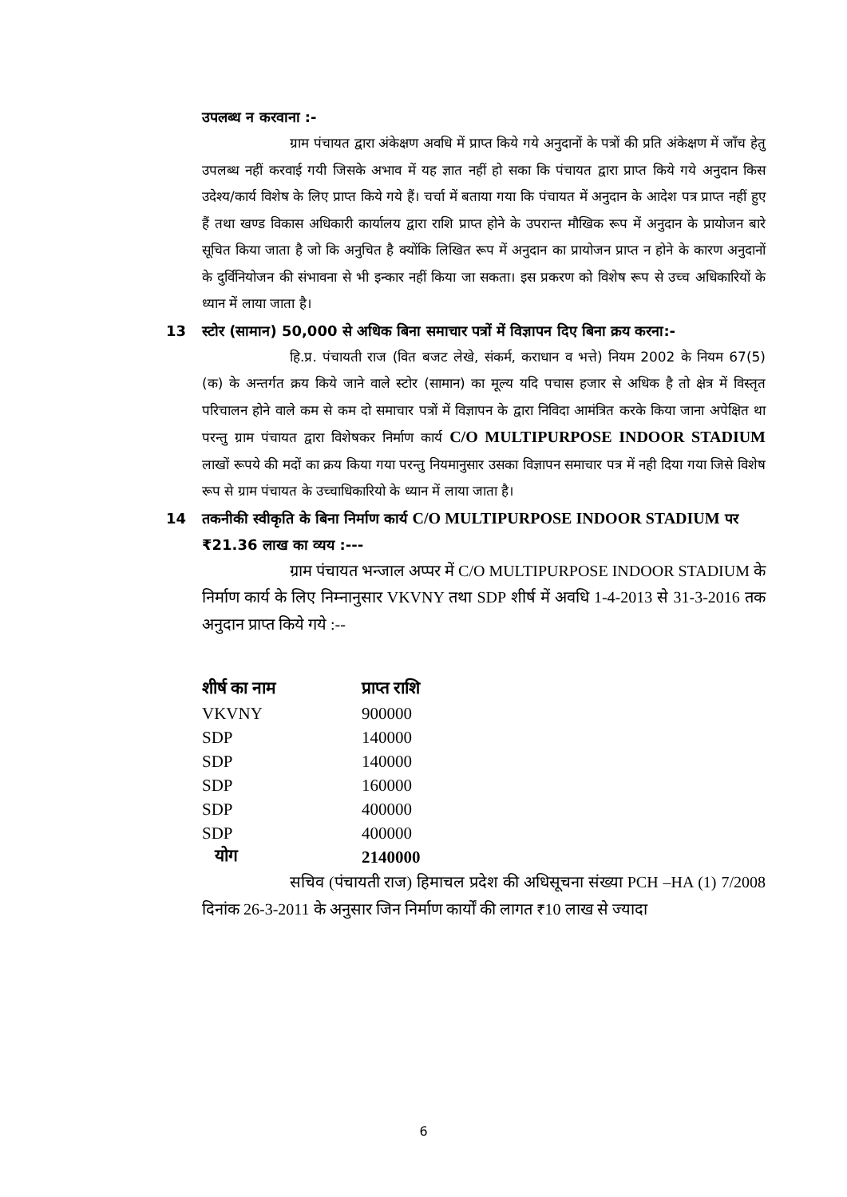उपलब्ध न करवाना :-
ग्राम पंचायत द्वारा अंकेक्षण अवधि में प्राप्त किये गये अनुदानों के पत्रों की प्रति अंकेक्षण में जाँच हेतु उपलब्ध नहीं करवाई गयी जिसके अभाव में यह ज्ञात नहीं हो सका कि पंचायत द्वारा प्राप्त किये गये अनुदान किस उदेश्य/कार्य विशेष के लिए प्राप्त किये गये हैं। चर्चा में बताया गया कि पंचायत में अनुदान के आदेश पत्र प्राप्त नहीं हुए हैं तथा खण्ड विकास अधिकारी कार्यालय द्वारा राशि प्राप्त होने के उपरान्त मौखिक रूप में अनुदान के प्रायोजन बारे सूचित किया जाता है जो कि अनुचित है क्योंकि लिखित रूप में अनुदान का प्रायोजन प्राप्त न होने के कारण अनुदानों के दुर्विनियोजन की संभावना से भी इन्कार नहीं किया जा सकता। इस प्रकरण को विशेष रूप से उच्च अधिकारियों के ध्यान में लाया जाता है।
13 स्टोर (सामान) 50,000 से अधिक बिना समाचार पत्रों में विज्ञापन दिए बिना क्रय करना:-
हि.प्र. पंचायती राज (वित बजट लेखे, संकर्म, कराधान व भत्ते) नियम 2002 के नियम 67(5) (क) के अन्तर्गत क्रय किये जाने वाले स्टोर (सामान) का मूल्य यदि पचास हजार से अधिक है तो क्षेत्र में विस्तृत परिचालन होने वाले कम से कम दो समाचार पत्रों में विज्ञापन के द्वारा निविदा आमंत्रित करके किया जाना अपेक्षित था परन्तु ग्राम पंचायत द्वारा विशेषकर निर्माण कार्य C/O MULTIPURPOSE INDOOR STADIUM लाखों रूपये की मदों का क्रय किया गया परन्तु नियमानुसार उसका विज्ञापन समाचार पत्र में नही दिया गया जिसे विशेष रूप से ग्राम पंचायत के उच्चाधिकारियो के ध्यान में लाया जाता है।
14 तकनीकी स्वीकृति के बिना निर्माण कार्य C/O MULTIPURPOSE INDOOR STADIUM पर ₹21.36 लाख का व्यय :---
ग्राम पंचायत भन्जाल अप्पर में C/O MULTIPURPOSE INDOOR STADIUM के निर्माण कार्य के लिए निम्नानुसार VKVNY तथा SDP शीर्ष में अवधि 1-4-2013 से 31-3-2016 तक अनुदान प्राप्त किये गये :--
| शीर्ष का नाम | प्राप्त राशि |
| --- | --- |
| VKVNY | 900000 |
| SDP | 140000 |
| SDP | 140000 |
| SDP | 160000 |
| SDP | 400000 |
| SDP | 400000 |
| योग | 2140000 |
सचिव (पंचायती राज) हिमाचल प्रदेश की अधिसूचना संख्या PCH –HA (1) 7/2008 दिनांक 26-3-2011 के अनुसार जिन निर्माण कार्यों की लागत ₹10 लाख से ज्यादा
6